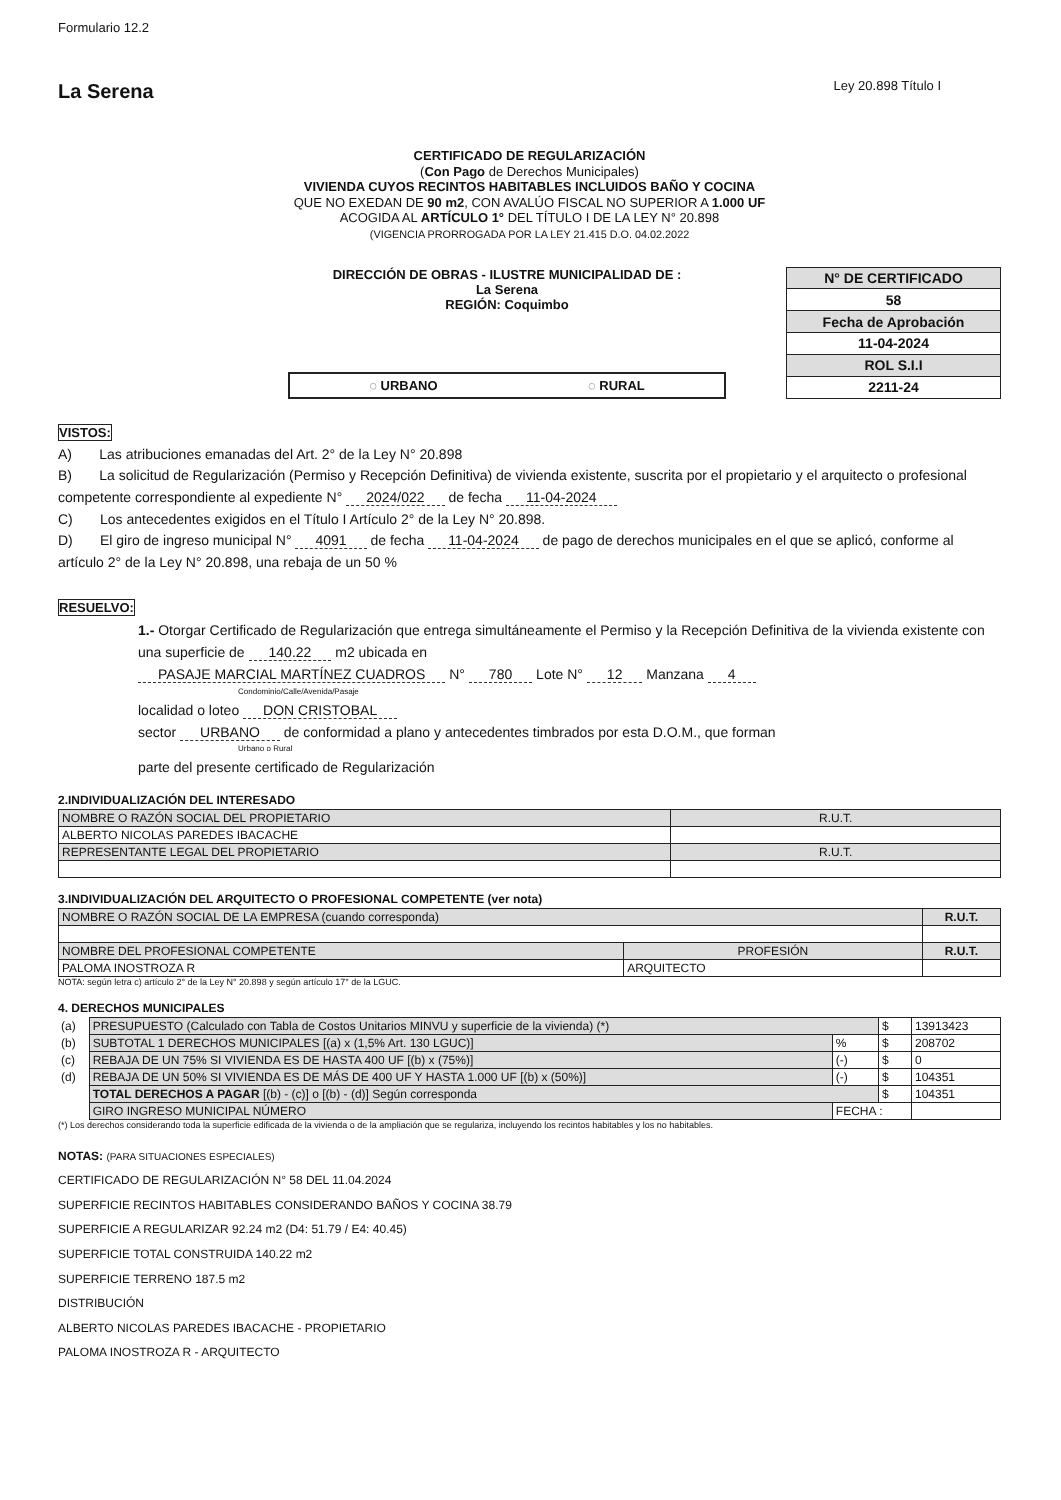Formulario 12.2
La Serena
Ley 20.898 Título I
CERTIFICADO DE REGULARIZACIÓN
(Con Pago de Derechos Municipales)
VIVIENDA CUYOS RECINTOS HABITABLES INCLUIDOS BAÑO Y COCINA
QUE NO EXEDAN DE 90 m2, CON AVALÚO FISCAL NO SUPERIOR A 1.000 UF
ACOGIDA AL ARTÍCULO 1° DEL TÍTULO I DE LA LEY N° 20.898
(VIGENCIA PRORROGADA POR LA LEY 21.415 D.O. 04.02.2022
DIRECCIÓN DE OBRAS - ILUSTRE MUNICIPALIDAD DE :
La Serena
REGIÓN: Coquimbo
◌ URBANO ◌ RURAL
| N° DE CERTIFICADO |
| 58 |
| Fecha de Aprobación |
| 11-04-2024 |
| ROL S.I.I |
| 2211-24 |
VISTOS:
A) Las atribuciones emanadas del Art. 2° de la Ley N° 20.898
B) La solicitud de Regularización (Permiso y Recepción Definitiva) de vivienda existente, suscrita por el propietario y el arquitecto o profesional competente correspondiente al expediente N° 2024/022 de fecha 11-04-2024
C) Los antecedentes exigidos en el Título I Artículo 2° de la Ley N° 20.898.
D) El giro de ingreso municipal N° 4091 de fecha 11-04-2024 de pago de derechos municipales en el que se aplicó, conforme al artículo 2° de la Ley N° 20.898, una rebaja de un 50 %
RESUELVO:
1.- Otorgar Certificado de Regularización que entrega simultáneamente el Permiso y la Recepción Definitiva de la vivienda existente con una superficie de 140.22 m2 ubicada en
PASAJE MARCIAL MARTÍNEZ CUADROS N° 780 Lote N° 12 Manzana 4
Condominio/Calle/Avenida/Pasaje
localidad o loteo DON CRISTOBAL
sector URBANO de conformidad a plano y antecedentes timbrados por esta D.O.M., que forman
Urbano o Rural
parte del presente certificado de Regularización
2.INDIVIDUALIZACIÓN DEL INTERESADO
| NOMBRE O RAZÓN SOCIAL DEL PROPIETARIO | R.U.T. |
| ALBERTO NICOLAS PAREDES IBACACHE | |
| REPRESENTANTE LEGAL DEL PROPIETARIO | R.U.T. |
3.INDIVIDUALIZACIÓN DEL ARQUITECTO O PROFESIONAL COMPETENTE (ver nota)
| NOMBRE O RAZÓN SOCIAL DE LA EMPRESA (cuando corresponda) | | R.U.T. |
| NOMBRE DEL PROFESIONAL COMPETENTE | PROFESIÓN | R.U.T. |
| PALOMA INOSTROZA R | ARQUITECTO | |
NOTA: según letra c) artículo 2° de la Ley N° 20.898 y según artículo 17° de la LGUC.
4. DERECHOS MUNICIPALES
| (a) | PRESUPUESTO (Calculado con Tabla de Costos Unitarios MINVU y superficie de la vivienda) (*) | | $ | 13913423 |
| (b) | SUBTOTAL 1 DERECHOS MUNICIPALES [(a) x (1,5% Art. 130 LGUC)] | % | $ | 208702 |
| (c) | REBAJA DE UN 75% SI VIVIENDA ES DE HASTA 400 UF [(b) x (75%)] | (-) | $ | 0 |
| (d) | REBAJA DE UN 50% SI VIVIENDA ES DE MÁS DE 400 UF Y HASTA 1.000 UF [(b) x (50%)] | (-) | $ | 104351 |
| | TOTAL DERECHOS A PAGAR [(b) - (c)] o [(b) - (d)] Según corresponda | | $ | 104351 |
| | GIRO INGRESO MUNICIPAL NÚMERO | FECHA : | | |
(*) Los derechos considerando toda la superficie edificada de la vivienda o de la ampliación que se regulariza, incluyendo los recintos habitables y los no habitables.
NOTAS: (PARA SITUACIONES ESPECIALES)
CERTIFICADO DE REGULARIZACIÓN N° 58 DEL 11.04.2024
SUPERFICIE RECINTOS HABITABLES CONSIDERANDO BAÑOS Y COCINA 38.79
SUPERFICIE A REGULARIZAR 92.24 m2 (D4: 51.79 / E4: 40.45)
SUPERFICIE TOTAL CONSTRUIDA 140.22 m2
SUPERFICIE TERRENO 187.5 m2
DISTRIBUCIÓN
ALBERTO NICOLAS PAREDES IBACACHE - PROPIETARIO
PALOMA INOSTROZA R - ARQUITECTO